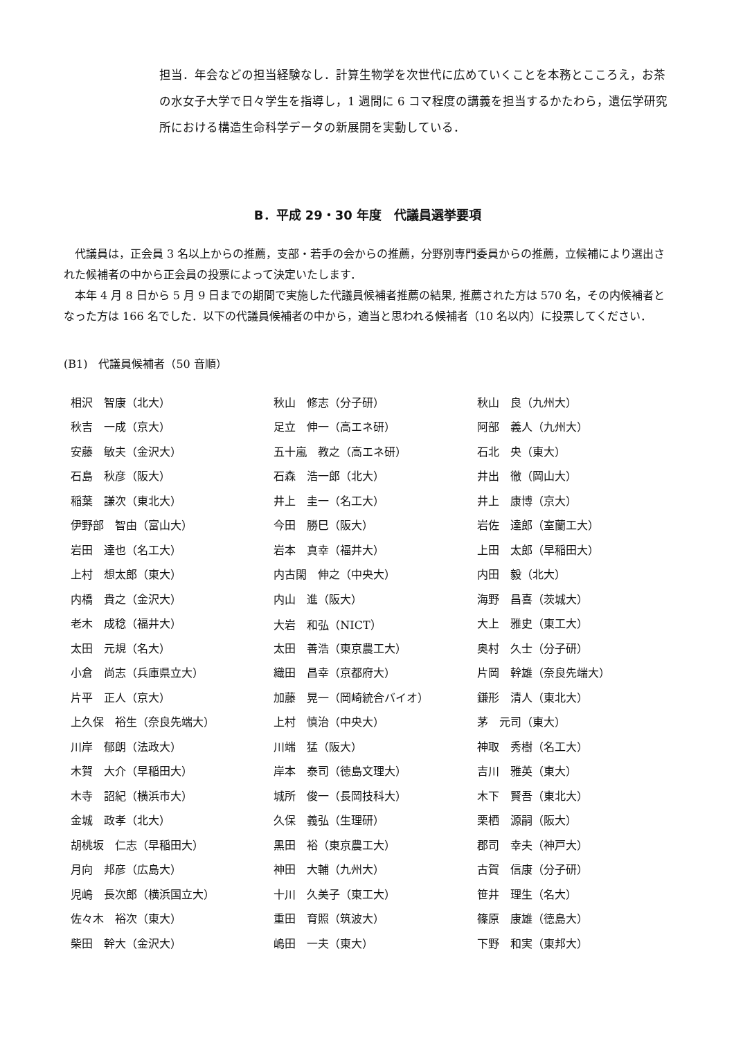担当．年会などの担当経験なし．計算生物学を次世代に広めていくことを本務とこころえ，お茶の水女子大学で日々学生を指導し，1 週間に 6 コマ程度の講義を担当するかたわら，遺伝学研究所における構造生命科学データの新展開を実動している．
B．平成 29・30 年度　代議員選挙要項
代議員は，正会員 3 名以上からの推薦，支部・若手の会からの推薦，分野別専門委員からの推薦，立候補により選出された候補者の中から正会員の投票によって決定いたします．
本年 4 月 8 日から 5 月 9 日までの期間で実施した代議員候補者推薦の結果, 推薦された方は 570 名，その内候補者となった方は 166 名でした．以下の代議員候補者の中から，適当と思われる候補者（10 名以内）に投票してください．
(B1)　代議員候補者（50 音順）
| 相沢 智康（北大） | 秋山 修志（分子研） | 秋山 良（九州大） |
| 秋吉 一成（京大） | 足立 伸一（高エネ研） | 阿部 義人（九州大） |
| 安藤 敏夫（金沢大） | 五十嵐 教之（高エネ研） | 石北 央（東大） |
| 石島 秋彦（阪大） | 石森 浩一郎（北大） | 井出 徹（岡山大） |
| 稲葉 謙次（東北大） | 井上 圭一（名工大） | 井上 康博（京大） |
| 伊野部 智由（富山大） | 今田 勝巳（阪大） | 岩佐 達郎（室蘭工大） |
| 岩田 達也（名工大） | 岩本 真幸（福井大） | 上田 太郎（早稲田大） |
| 上村 想太郎（東大） | 内古閑 伸之（中央大） | 内田 毅（北大） |
| 内橋 貴之（金沢大） | 内山 進（阪大） | 海野 昌喜（茨城大） |
| 老木 成稔（福井大） | 大岩 和弘（NICT） | 大上 雅史（東工大） |
| 太田 元規（名大） | 太田 善浩（東京農工大） | 奥村 久士（分子研） |
| 小倉 尚志（兵庫県立大） | 織田 昌幸（京都府大） | 片岡 幹雄（奈良先端大） |
| 片平 正人（京大） | 加藤 晃一（岡崎統合バイオ） | 鎌形 清人（東北大） |
| 上久保 裕生（奈良先端大） | 上村 慎治（中央大） | 茅 元司（東大） |
| 川岸 郁朗（法政大） | 川端 猛（阪大） | 神取 秀樹（名工大） |
| 木賀 大介（早稲田大） | 岸本 泰司（徳島文理大） | 吉川 雅英（東大） |
| 木寺 詔紀（横浜市大） | 城所 俊一（長岡技科大） | 木下 賢吾（東北大） |
| 金城 政孝（北大） | 久保 義弘（生理研） | 栗栖 源嗣（阪大） |
| 胡桃坂 仁志（早稲田大） | 黒田 裕（東京農工大） | 郡司 幸夫（神戸大） |
| 月向 邦彦（広島大） | 神田 大輔（九州大） | 古賀 信康（分子研） |
| 児嶋 長次郎（横浜国立大） | 十川 久美子（東工大） | 笹井 理生（名大） |
| 佐々木 裕次（東大） | 重田 育照（筑波大） | 篠原 康雄（徳島大） |
| 柴田 幹大（金沢大） | 嶋田 一夫（東大） | 下野 和実（東邦大） |